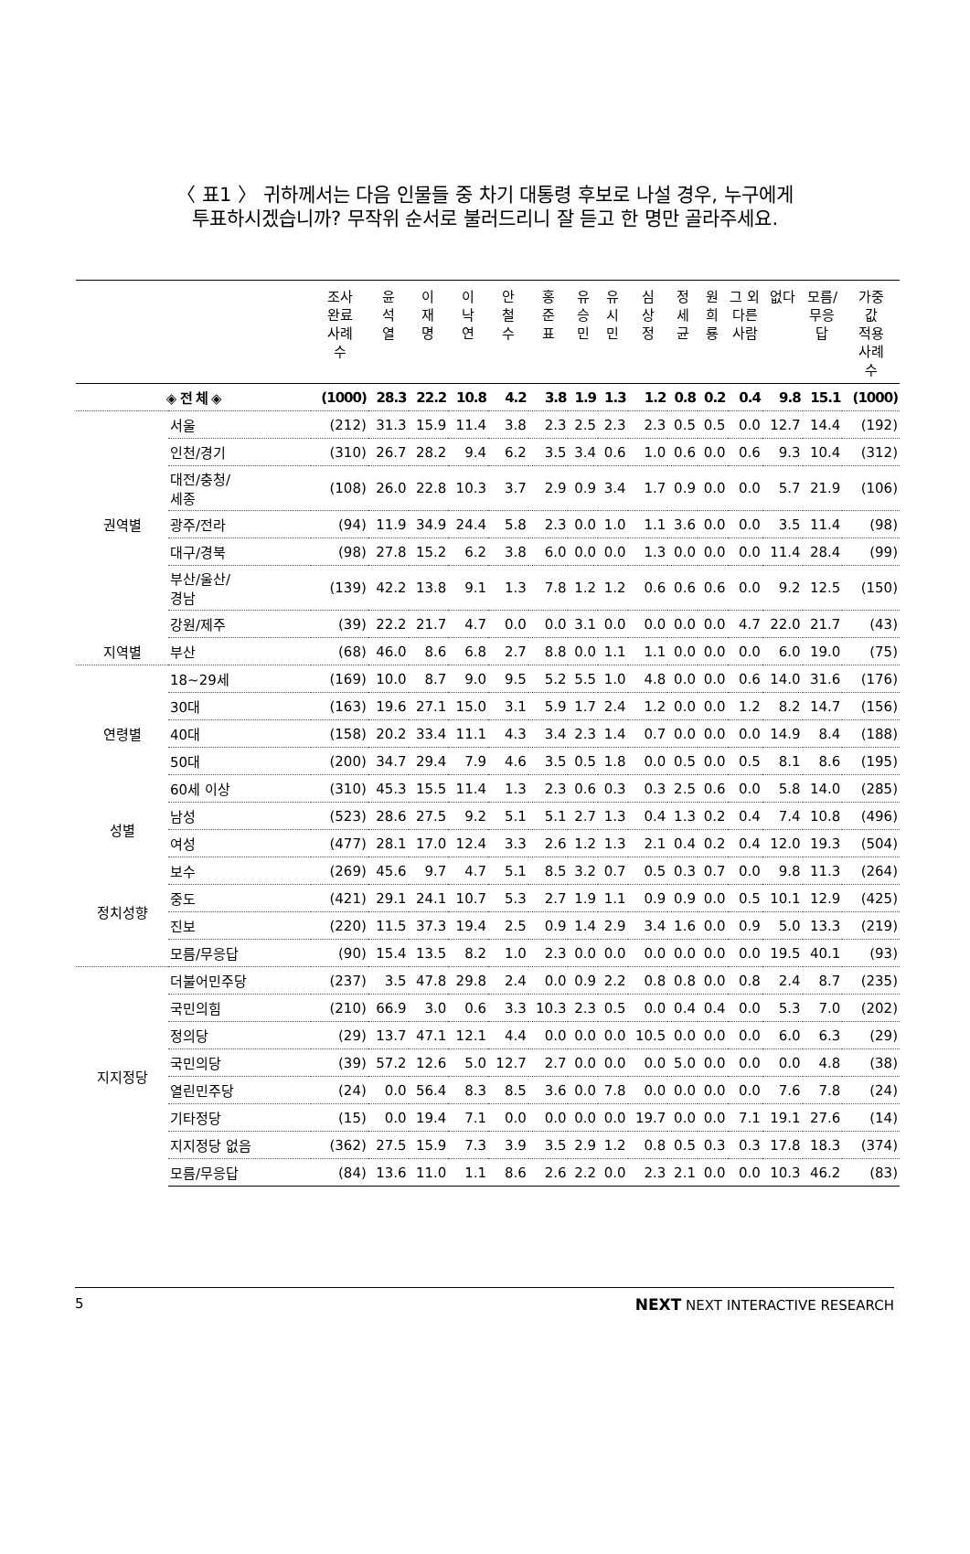〈 표1 〉 귀하께서는 다음 인물들 중 차기 대통령 후보로 나설 경우, 누구에게
투표하시겠습니까? 무작위 순서로 불러드리니 잘 듣고 한 명만 골라주세요.
| | | 조사 완료 사례 수 | 윤 석 열 | 이 재 명 | 이 낙 연 | 안 철 수 | 홍 준 표 | 유 승 민 | 유 시 민 | 심 상 정 | 정 세 균 | 원 희 룡 | 그 외 다른 사람 | 없다 | 모름/ 무응 답 | 가중 값 적용 사례 수 |
| --- | --- | --- | --- | --- | --- | --- | --- | --- | --- | --- | --- | --- | --- | --- | --- | --- |
| ◈ 전 체 ◈ | | (1000) | 28.3 | 22.2 | 10.8 | 4.2 | 3.8 | 1.9 | 1.3 | 1.2 | 0.8 | 0.2 | 0.4 | 9.8 | 15.1 | (1000) |
| 권역별 | 서울 | (212) | 31.3 | 15.9 | 11.4 | 3.8 | 2.3 | 2.5 | 2.3 | 2.3 | 0.5 | 0.5 | 0.0 | 12.7 | 14.4 | (192) |
| | 인천/경기 | (310) | 26.7 | 28.2 | 9.4 | 6.2 | 3.5 | 3.4 | 0.6 | 1.0 | 0.6 | 0.0 | 0.6 | 9.3 | 10.4 | (312) |
| | 대전/충청/ 세종 | (108) | 26.0 | 22.8 | 10.3 | 3.7 | 2.9 | 0.9 | 3.4 | 1.7 | 0.9 | 0.0 | 0.0 | 5.7 | 21.9 | (106) |
| | 광주/전라 | (94) | 11.9 | 34.9 | 24.4 | 5.8 | 2.3 | 0.0 | 1.0 | 1.1 | 3.6 | 0.0 | 0.0 | 3.5 | 11.4 | (98) |
| | 대구/경북 | (98) | 27.8 | 15.2 | 6.2 | 3.8 | 6.0 | 0.0 | 0.0 | 1.3 | 0.0 | 0.0 | 0.0 | 11.4 | 28.4 | (99) |
| | 부산/울산/ 경남 | (139) | 42.2 | 13.8 | 9.1 | 1.3 | 7.8 | 1.2 | 1.2 | 0.6 | 0.6 | 0.6 | 0.0 | 9.2 | 12.5 | (150) |
| | 강원/제주 | (39) | 22.2 | 21.7 | 4.7 | 0.0 | 0.0 | 3.1 | 0.0 | 0.0 | 0.0 | 0.0 | 4.7 | 22.0 | 21.7 | (43) |
| 지역별 | 부산 | (68) | 46.0 | 8.6 | 6.8 | 2.7 | 8.8 | 0.0 | 1.1 | 1.1 | 0.0 | 0.0 | 0.0 | 6.0 | 19.0 | (75) |
| 연령별 | 18~29세 | (169) | 10.0 | 8.7 | 9.0 | 9.5 | 5.2 | 5.5 | 1.0 | 4.8 | 0.0 | 0.0 | 0.6 | 14.0 | 31.6 | (176) |
| | 30대 | (163) | 19.6 | 27.1 | 15.0 | 3.1 | 5.9 | 1.7 | 2.4 | 1.2 | 0.0 | 0.0 | 1.2 | 8.2 | 14.7 | (156) |
| | 40대 | (158) | 20.2 | 33.4 | 11.1 | 4.3 | 3.4 | 2.3 | 1.4 | 0.7 | 0.0 | 0.0 | 0.0 | 14.9 | 8.4 | (188) |
| | 50대 | (200) | 34.7 | 29.4 | 7.9 | 4.6 | 3.5 | 0.5 | 1.8 | 0.0 | 0.5 | 0.0 | 0.5 | 8.1 | 8.6 | (195) |
| | 60세 이상 | (310) | 45.3 | 15.5 | 11.4 | 1.3 | 2.3 | 0.6 | 0.3 | 0.3 | 2.5 | 0.6 | 0.0 | 5.8 | 14.0 | (285) |
| 성별 | 남성 | (523) | 28.6 | 27.5 | 9.2 | 5.1 | 5.1 | 2.7 | 1.3 | 0.4 | 1.3 | 0.2 | 0.4 | 7.4 | 10.8 | (496) |
| | 여성 | (477) | 28.1 | 17.0 | 12.4 | 3.3 | 2.6 | 1.2 | 1.3 | 2.1 | 0.4 | 0.2 | 0.4 | 12.0 | 19.3 | (504) |
| 정치성향 | 보수 | (269) | 45.6 | 9.7 | 4.7 | 5.1 | 8.5 | 3.2 | 0.7 | 0.5 | 0.3 | 0.7 | 0.0 | 9.8 | 11.3 | (264) |
| | 중도 | (421) | 29.1 | 24.1 | 10.7 | 5.3 | 2.7 | 1.9 | 1.1 | 0.9 | 0.9 | 0.0 | 0.5 | 10.1 | 12.9 | (425) |
| | 진보 | (220) | 11.5 | 37.3 | 19.4 | 2.5 | 0.9 | 1.4 | 2.9 | 3.4 | 1.6 | 0.0 | 0.9 | 5.0 | 13.3 | (219) |
| | 모름/무응답 | (90) | 15.4 | 13.5 | 8.2 | 1.0 | 2.3 | 0.0 | 0.0 | 0.0 | 0.0 | 0.0 | 0.0 | 19.5 | 40.1 | (93) |
| 지지정당 | 더불어민주당 | (237) | 3.5 | 47.8 | 29.8 | 2.4 | 0.0 | 0.9 | 2.2 | 0.8 | 0.8 | 0.0 | 0.8 | 2.4 | 8.7 | (235) |
| | 국민의힘 | (210) | 66.9 | 3.0 | 0.6 | 3.3 | 10.3 | 2.3 | 0.5 | 0.0 | 0.4 | 0.4 | 0.0 | 5.3 | 7.0 | (202) |
| | 정의당 | (29) | 13.7 | 47.1 | 12.1 | 4.4 | 0.0 | 0.0 | 0.0 | 10.5 | 0.0 | 0.0 | 0.0 | 6.0 | 6.3 | (29) |
| | 국민의당 | (39) | 57.2 | 12.6 | 5.0 | 12.7 | 2.7 | 0.0 | 0.0 | 0.0 | 5.0 | 0.0 | 0.0 | 0.0 | 4.8 | (38) |
| | 열린민주당 | (24) | 0.0 | 56.4 | 8.3 | 8.5 | 3.6 | 0.0 | 7.8 | 0.0 | 0.0 | 0.0 | 0.0 | 7.6 | 7.8 | (24) |
| | 기타정당 | (15) | 0.0 | 19.4 | 7.1 | 0.0 | 0.0 | 0.0 | 0.0 | 19.7 | 0.0 | 0.0 | 7.1 | 19.1 | 27.6 | (14) |
| | 지지정당 없음 | (362) | 27.5 | 15.9 | 7.3 | 3.9 | 3.5 | 2.9 | 1.2 | 0.8 | 0.5 | 0.3 | 0.3 | 17.8 | 18.3 | (374) |
| | 모름/무응답 | (84) | 13.6 | 11.0 | 1.1 | 8.6 | 2.6 | 2.2 | 0.0 | 2.3 | 2.1 | 0.0 | 0.0 | 10.3 | 46.2 | (83) |
5 NEXT NEXT INTERACTIVE RESEARCH